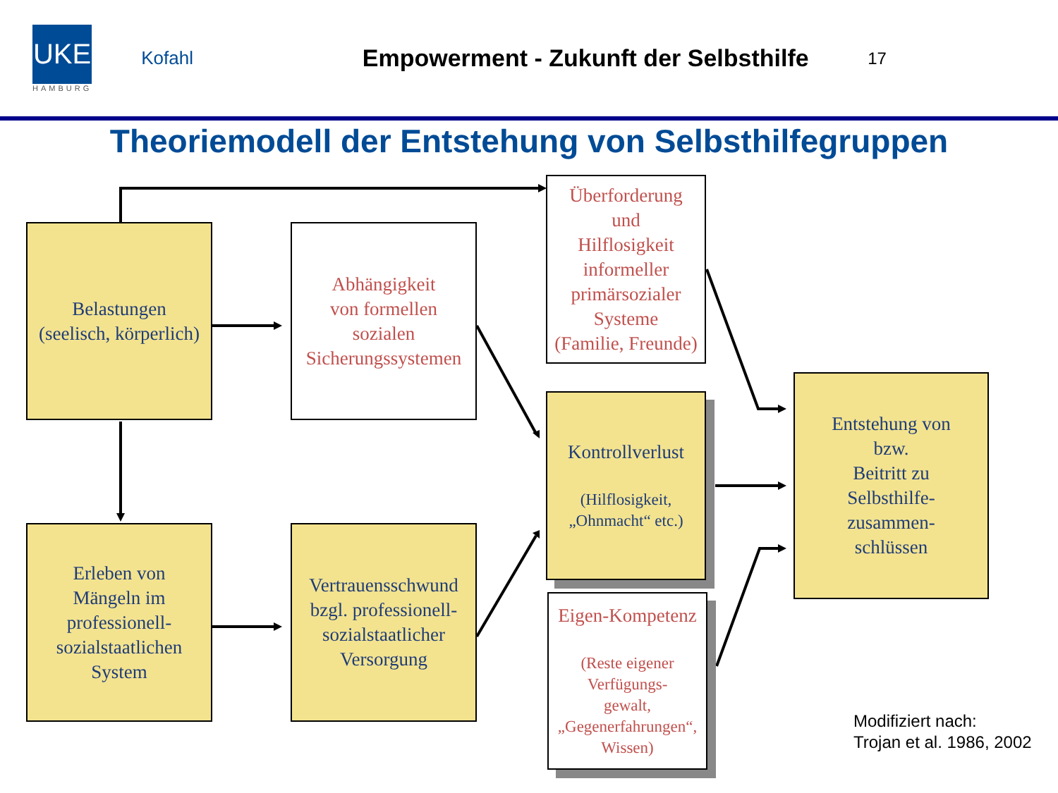UKE
HAMBURG
Kofahl
Empowerment - Zukunft der Selbsthilfe
17
Theoriemodell der Entstehung von Selbsthilfegruppen
Belastungen
(seelisch, körperlich)
Abhängigkeit
von formellen
sozialen
Sicherungssystemen
Überforderung
und
Hilflosigkeit
informeller
primärsozialer
Systeme
(Familie, Freunde)
Kontrollverlust
(Hilflosigkeit,
„Ohnmacht“ etc.)
Eigen-Kompetenz
(Reste eigener
Verfügungs-
gewalt,
„Gegenerfahrungen“,
Wissen)
Entstehung von
bzw.
Beitritt zu
Selbsthilfe-
zusammen-
schlüssen
Erleben von
Mängeln im
professionell-
sozialstaatlichen
System
Vertrauensschwund
bzgl. professionell-
sozialstaatlicher
Versorgung
Modifiziert nach:
Trojan et al. 1986, 2002